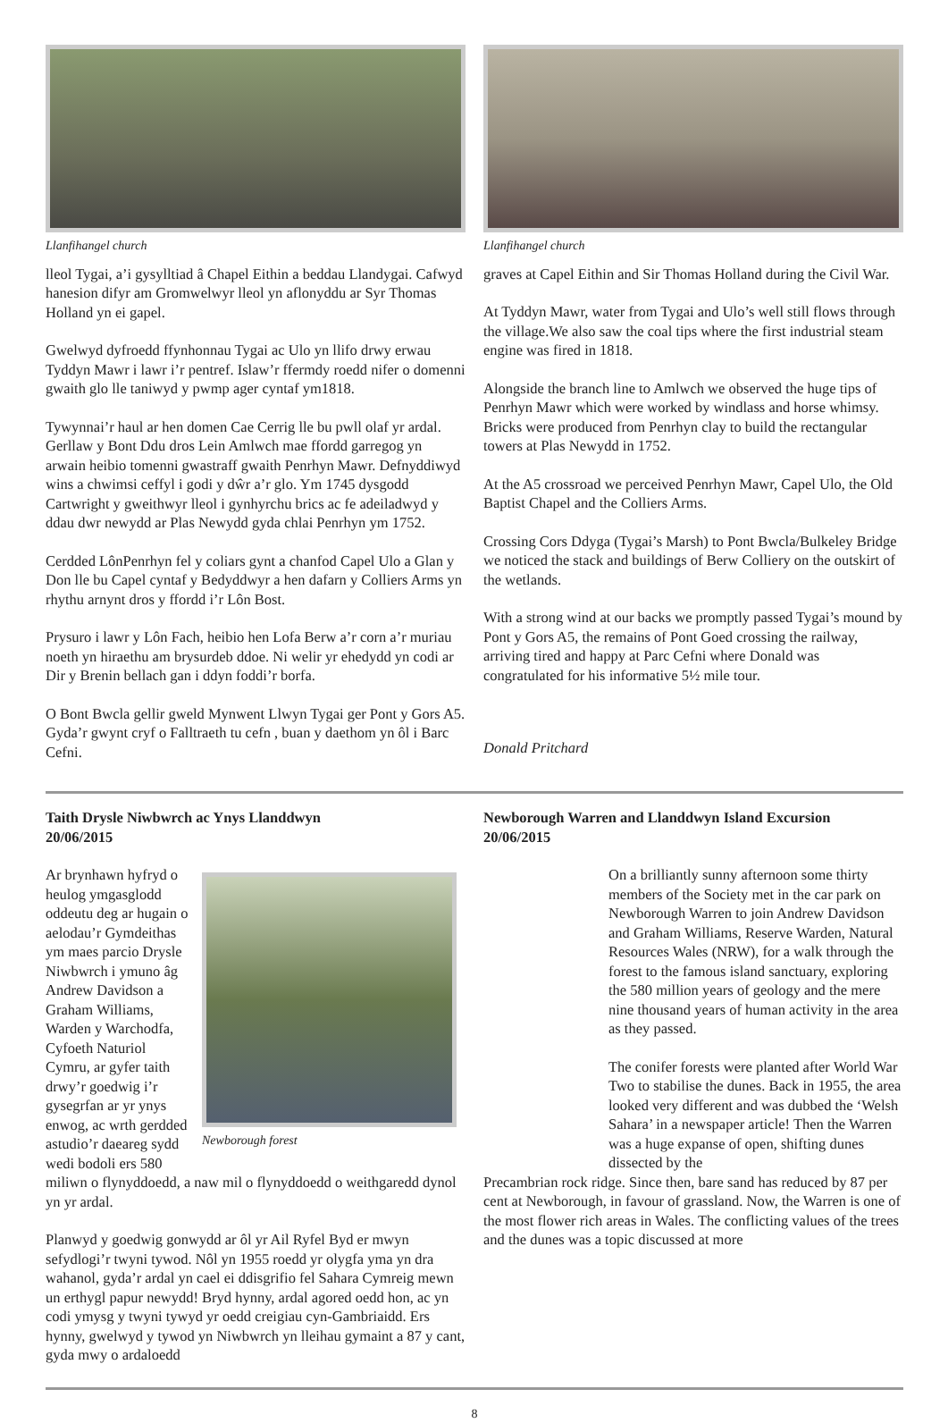Llanfihangel church
lleol Tygai, a’i gysylltiad â Chapel Eithin a beddau Llandygai. Cafwyd hanesion difyr am Gromwelwyr lleol yn aflonyddu ar Syr Thomas Holland yn ei gapel.
Gwelwyd dyfroedd ffynhonnau Tygai ac Ulo yn llifo drwy erwau Tyddyn Mawr i lawr i’r pentref. Islaw’r ffermdy roedd nifer o domenni gwaith glo lle taniwyd y pwmp ager cyntaf ym1818.
Tywynnai’r haul ar hen domen Cae Cerrig lle bu pwll olaf yr ardal. Gerllaw y Bont Ddu dros Lein Amlwch mae ffordd garregog yn arwain heibio tomenni gwastraff gwaith Penrhyn Mawr. Defnyddiwyd wins a chwimsi ceffyl i godi y dŵr a’r glo. Ym 1745 dysgodd Cartwright y gweithwyr lleol i gynhyrchu brics ac fe adeiladwyd y ddau dwr newydd ar Plas Newydd gyda chlai Penrhyn ym 1752.
Cerdded LônPenrhyn fel y coliars gynt a chanfod Capel Ulo a Glan y Don lle bu Capel cyntaf y Bedyddwyr a hen dafarn y Colliers Arms yn rhythu arnynt dros y ffordd i’r Lôn Bost.
Prysuro i lawr y Lôn Fach, heibio hen Lofa Berw a’r corn a’r muriau noeth yn hiraethu am brysurdeb ddoe. Ni welir yr ehedydd yn codi ar Dir y Brenin bellach gan i ddyn foddi’r borfa.
O Bont Bwcla gellir gweld Mynwent Llwyn Tygai ger Pont y Gors A5. Gyda’r gwynt cryf o Falltraeth tu cefn , buan y daethom yn ôl i Barc Cefni.
Llanfihangel church
graves at Capel Eithin and Sir Thomas Holland during the Civil War.
At Tyddyn Mawr, water from Tygai and Ulo’s well still flows through the village.We also saw the coal tips where the first industrial steam engine was fired in 1818.
Alongside the branch line to Amlwch we observed the huge tips of Penrhyn Mawr which were worked by windlass and horse whimsy. Bricks were produced from Penrhyn clay to build the rectangular towers at Plas Newydd in 1752.
At the A5 crossroad we perceived Penrhyn Mawr, Capel Ulo, the Old Baptist Chapel and the Colliers Arms.
Crossing Cors Ddyga (Tygai’s Marsh) to Pont Bwcla/Bulkeley Bridge we noticed the stack and buildings of Berw Colliery on the outskirt of the wetlands.
With a strong wind at our backs we promptly passed Tygai’s mound by Pont y Gors A5, the remains of Pont Goed crossing the railway, arriving tired and happy at Parc Cefni where Donald was congratulated for his informative 5½ mile tour.
Donald Pritchard
Taith Drysle Niwbwrch ac Ynys Llanddwyn
20/06/2015
Newborough forest
Ar brynhawn hyfryd o heulog ymgasglodd oddeutu deg ar hugain o aelodau’r Gymdeithas ym maes parcio Drysle Niwbwrch i ymuno âg Andrew Davidson a Graham Williams, Warden y Warchodfa, Cyfoeth Naturiol Cymru, ar gyfer taith drwy’r goedwig i’r gysegrfan ar yr ynys enwog, ac wrth gerdded astudio’r daeareg sydd wedi bodoli ers 580 miliwn o flynyddoedd, a naw mil o flynyddoedd o weithgaredd dynol yn yr ardal.
Planwyd y goedwig gonwydd ar ôl yr Ail Ryfel Byd er mwyn sefydlogi’r twyni tywod. Nôl yn 1955 roedd yr olygfa yma yn dra wahanol, gyda’r ardal yn cael ei ddisgrifio fel Sahara Cymreig mewn un erthygl papur newydd! Bryd hynny, ardal agored oedd hon, ac yn codi ymysg y twyni tywyd yr oedd creigiau cyn-Gambriaidd. Ers hynny, gwelwyd y tywod yn Niwbwrch yn lleihau gymaint a 87 y cant, gyda mwy o ardaloedd
Newborough Warren and Llanddwyn Island Excursion
20/06/2015
On a brilliantly sunny afternoon some thirty members of the Society met in the car park on Newborough Warren to join Andrew Davidson and Graham Williams, Reserve Warden, Natural Resources Wales (NRW), for a walk through the forest to the famous island sanctuary, exploring the 580 million years of geology and the mere nine thousand years of human activity in the area as they passed.
The conifer forests were planted after World War Two to stabilise the dunes. Back in 1955, the area looked very different and was dubbed the ‘Welsh Sahara’ in a newspaper article! Then the Warren was a huge expanse of open, shifting dunes dissected by the
Precambrian rock ridge. Since then, bare sand has reduced by 87 per cent at Newborough, in favour of grassland. Now, the Warren is one of the most flower rich areas in Wales. The conflicting values of the trees and the dunes was a topic discussed at more
8